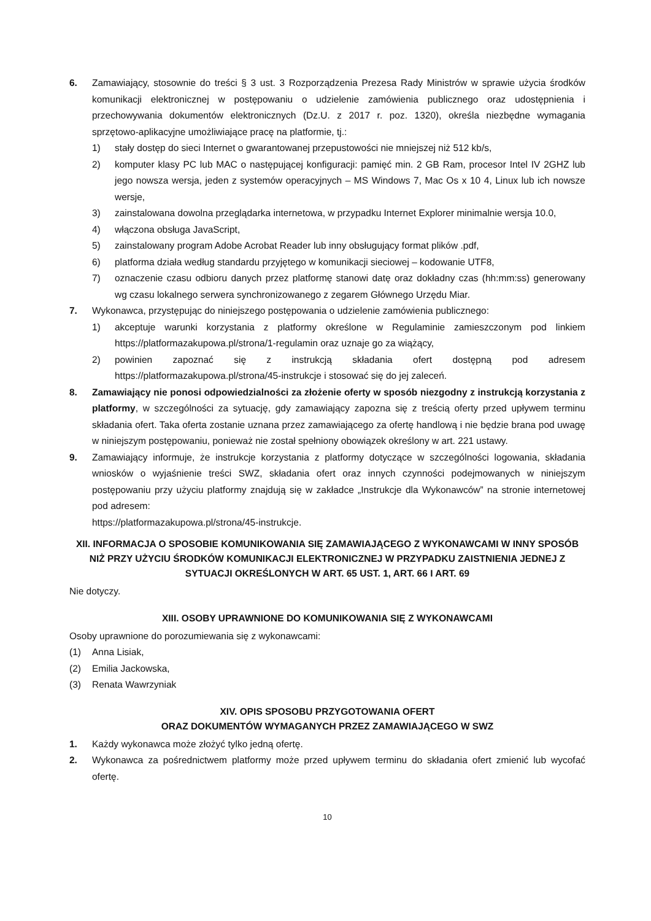6. Zamawiający, stosownie do treści § 3 ust. 3 Rozporządzenia Prezesa Rady Ministrów w sprawie użycia środków komunikacji elektronicznej w postępowaniu o udzielenie zamówienia publicznego oraz udostępnienia i przechowywania dokumentów elektronicznych (Dz.U. z 2017 r. poz. 1320), określa niezbędne wymagania sprzętowo-aplikacyjne umożliwiające pracę na platformie, tj.:
1) stały dostęp do sieci Internet o gwarantowanej przepustowości nie mniejszej niż 512 kb/s,
2) komputer klasy PC lub MAC o następującej konfiguracji: pamięć min. 2 GB Ram, procesor Intel IV 2GHZ lub jego nowsza wersja, jeden z systemów operacyjnych – MS Windows 7, Mac Os x 10 4, Linux lub ich nowsze wersje,
3) zainstalowana dowolna przeglądarka internetowa, w przypadku Internet Explorer minimalnie wersja 10.0,
4) włączona obsługa JavaScript,
5) zainstalowany program Adobe Acrobat Reader lub inny obsługujący format plików .pdf,
6) platforma działa według standardu przyjętego w komunikacji sieciowej – kodowanie UTF8,
7) oznaczenie czasu odbioru danych przez platformę stanowi datę oraz dokładny czas (hh:mm:ss) generowany wg czasu lokalnego serwera synchronizowanego z zegarem Głównego Urzędu Miar.
7. Wykonawca, przystępując do niniejszego postępowania o udzielenie zamówienia publicznego:
1) akceptuje warunki korzystania z platformy określone w Regulaminie zamieszczonym pod linkiem https://platformazakupowa.pl/strona/1-regulamin oraz uznaje go za wiążący,
2) powinien zapoznać się z instrukcją składania ofert dostępną pod adresem https://platformazakupowa.pl/strona/45-instrukcje i stosować się do jej zaleceń.
8. Zamawiający nie ponosi odpowiedzialności za złożenie oferty w sposób niezgodny z instrukcją korzystania z platformy, w szczególności za sytuację, gdy zamawiający zapozna się z treścią oferty przed upływem terminu składania ofert. Taka oferta zostanie uznana przez zamawiającego za ofertę handlową i nie będzie brana pod uwagę w niniejszym postępowaniu, ponieważ nie został spełniony obowiązek określony w art. 221 ustawy.
9. Zamawiający informuje, że instrukcje korzystania z platformy dotyczące w szczególności logowania, składania wniosków o wyjaśnienie treści SWZ, składania ofert oraz innych czynności podejmowanych w niniejszym postępowaniu przy użyciu platformy znajdują się w zakładce „Instrukcje dla Wykonawców” na stronie internetowej pod adresem:
https://platformazakupowa.pl/strona/45-instrukcje.
XII. INFORMACJA O SPOSOBIE KOMUNIKOWANIA SIĘ ZAMAWIAJĄCEGO Z WYKONAWCAMI W INNY SPOSÓB NIŻ PRZY UŻYCIU ŚRODKÓW KOMUNIKACJI ELEKTRONICZNEJ W PRZYPADKU ZAISTNIENIA JEDNEJ Z SYTUACJI OKREŚLONYCH W ART. 65 UST. 1, ART. 66 I ART. 69
Nie dotyczy.
XIII. OSOBY UPRAWNIONE DO KOMUNIKOWANIA SIĘ Z WYKONAWCAMI
Osoby uprawnione do porozumiewania się z wykonawcami:
(1) Anna Lisiak,
(2) Emilia Jackowska,
(3) Renata Wawrzyniak
XIV. OPIS SPOSOBU PRZYGOTOWANIA OFERT
ORAZ DOKUMENTÓW WYMAGANYCH PRZEZ ZAMAWIAJĄCEGO W SWZ
1. Każdy wykonawca może złożyć tylko jedną ofertę.
2. Wykonawca za pośrednictwem platformy może przed upływem terminu do składania ofert zmienić lub wycofać ofertę.
10